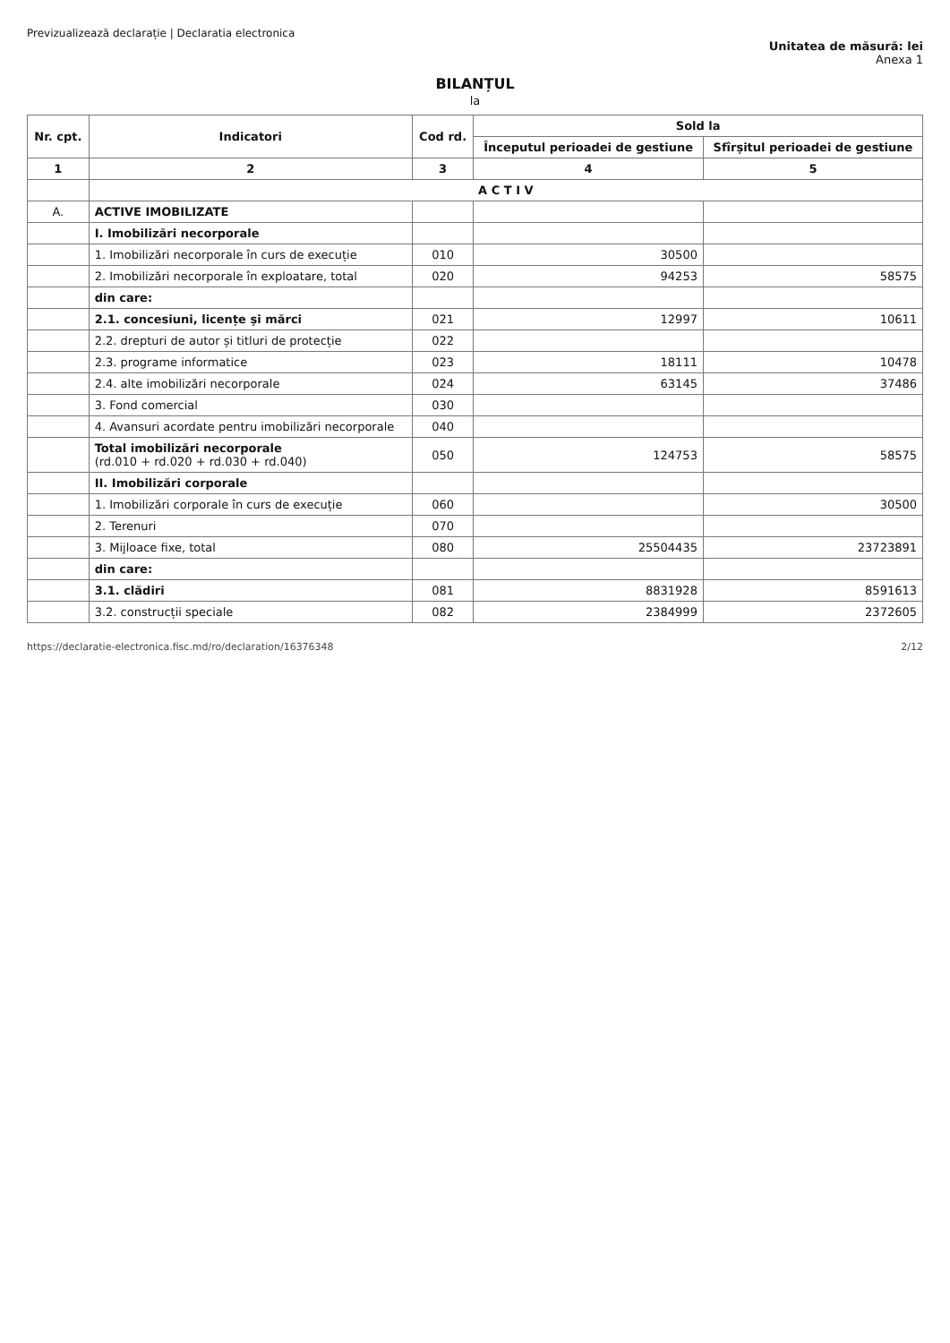Previzualizează declarație | Declaratia electronica
Unitatea de măsură: lei
Anexa 1
BILANȚUL
la
| Nr. cpt. | Indicatori | Cod rd. | Sold la | |
| --- | --- | --- | --- | --- |
| | | | Începutul perioadei de gestiune | Sfîrșitul perioadei de gestiune |
| 1 | 2 | 3 | 4 | 5 |
| | A C T I V | | | |
| A. | ACTIVE IMOBILIZATE | | | |
| | I. Imobilizări necorporale | | | |
| | 1. Imobilizări necorporale în curs de execuție | 010 | 30500 | |
| | 2. Imobilizări necorporale în exploatare, total | 020 | 94253 | 58575 |
| | din care: | | | |
| | 2.1. concesiuni, licențe și mărci | 021 | 12997 | 10611 |
| | 2.2. drepturi de autor și titluri de protecție | 022 | | |
| | 2.3. programe informatice | 023 | 18111 | 10478 |
| | 2.4. alte imobilizări necorporale | 024 | 63145 | 37486 |
| | 3. Fond comercial | 030 | | |
| | 4. Avansuri acordate pentru imobilizări necorporale | 040 | | |
| | Total imobilizări necorporale (rd.010 + rd.020 + rd.030 + rd.040) | 050 | 124753 | 58575 |
| | II. Imobilizări corporale | | | |
| | 1. Imobilizări corporale în curs de execuție | 060 | | 30500 |
| | 2. Terenuri | 070 | | |
| | 3. Mijloace fixe, total | 080 | 25504435 | 23723891 |
| | din care: | | | |
| | 3.1. clădiri | 081 | 8831928 | 8591613 |
| | 3.2. construcții speciale | 082 | 2384999 | 2372605 |
https://declaratie-electronica.fisc.md/ro/declaration/16376348 2/12